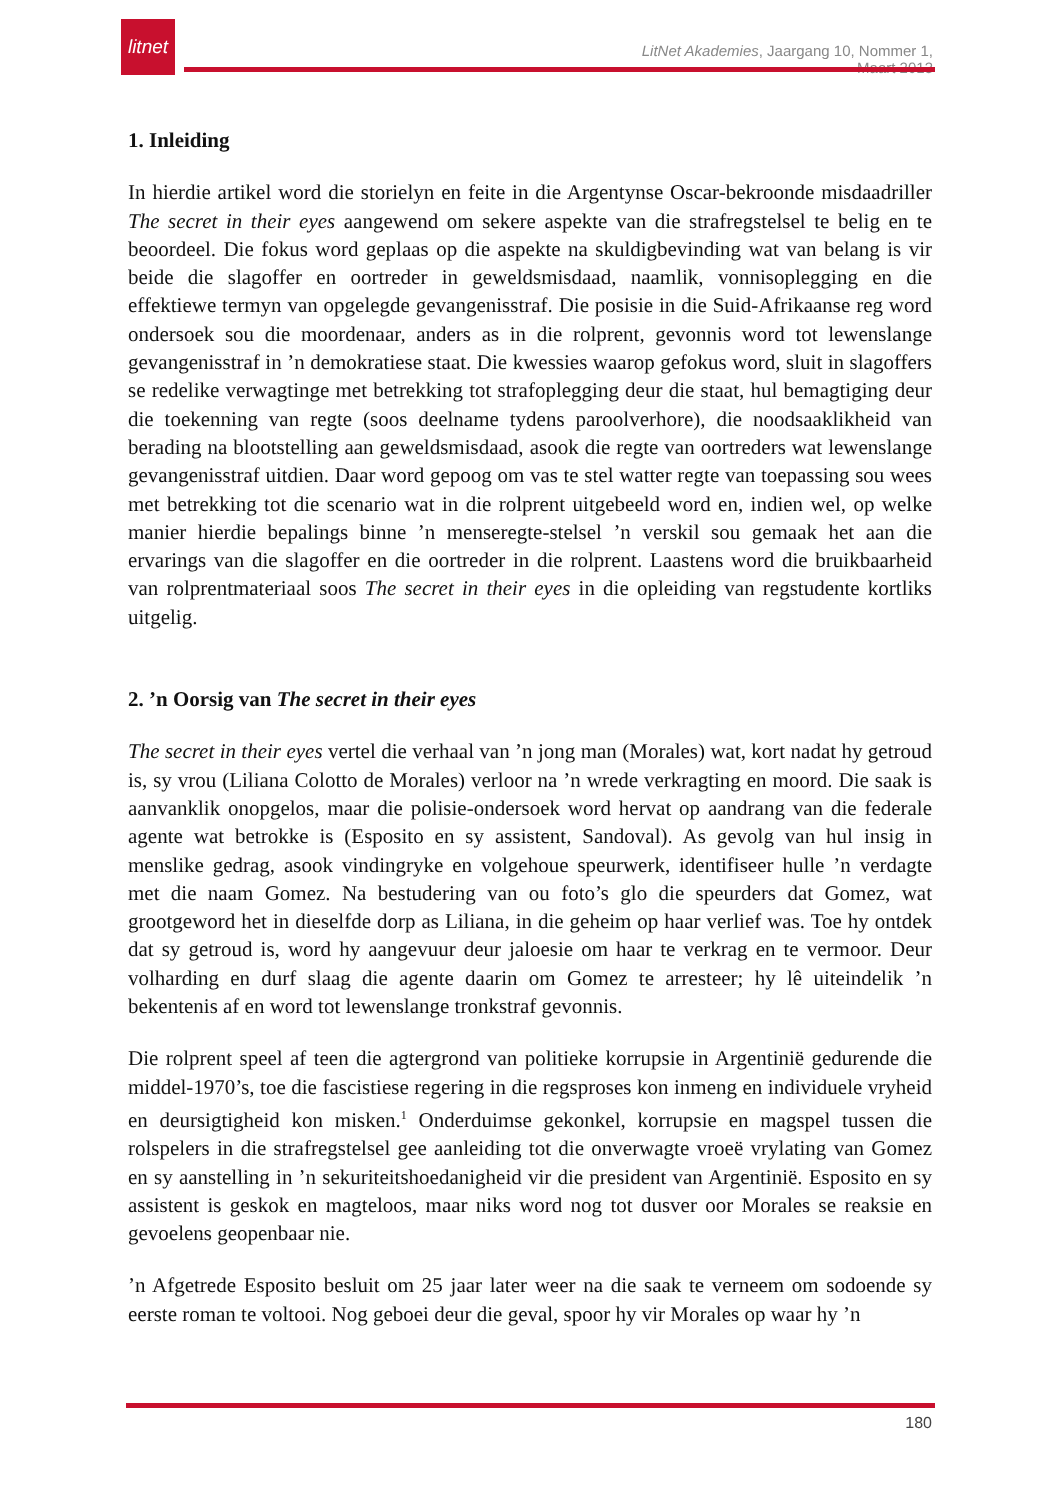litnet
LitNet Akademies, Jaargang 10, Nommer 1, Maart 2013
1. Inleiding
In hierdie artikel word die storielyn en feite in die Argentynse Oscar-bekroonde misdaadriller The secret in their eyes aangewend om sekere aspekte van die strafregstelsel te belig en te beoordeel. Die fokus word geplaas op die aspekte na skuldigbevinding wat van belang is vir beide die slagoffer en oortreder in geweldsmisdaad, naamlik, vonnisoplegging en die effektiewe termyn van opgelegde gevangenisstraf. Die posisie in die Suid-Afrikaanse reg word ondersoek sou die moordenaar, anders as in die rolprent, gevonnis word tot lewenslange gevangenisstraf in ’n demokratiese staat. Die kwessies waarop gefokus word, sluit in slagoffers se redelike verwagtinge met betrekking tot strafoplegging deur die staat, hul bemagtiging deur die toekenning van regte (soos deelname tydens paroolverhore), die noodsaaklikheid van berading na blootstelling aan geweldsmisdaad, asook die regte van oortreders wat lewenslange gevangenisstraf uitdien. Daar word gepoog om vas te stel watter regte van toepassing sou wees met betrekking tot die scenario wat in die rolprent uitgebeeld word en, indien wel, op welke manier hierdie bepalings binne ’n menseregte-stelsel ’n verskil sou gemaak het aan die ervarings van die slagoffer en die oortreder in die rolprent. Laastens word die bruikbaarheid van rolprentmateriaal soos The secret in their eyes in die opleiding van regstudente kortliks uitgelig.
2. ’n Oorsig van The secret in their eyes
The secret in their eyes vertel die verhaal van ’n jong man (Morales) wat, kort nadat hy getroud is, sy vrou (Liliana Colotto de Morales) verloor na ’n wrede verkragting en moord. Die saak is aanvanklik onopgelos, maar die polisie-ondersoek word hervat op aandrang van die federale agente wat betrokke is (Esposito en sy assistent, Sandoval). As gevolg van hul insig in menslike gedrag, asook vindingryke en volgehoue speurwerk, identifiseer hulle ’n verdagte met die naam Gomez. Na bestudering van ou foto’s glo die speurders dat Gomez, wat grootgeword het in dieselfde dorp as Liliana, in die geheim op haar verlief was. Toe hy ontdek dat sy getroud is, word hy aangevuur deur jaloesie om haar te verkrag en te vermoor. Deur volharding en durf slaag die agente daarin om Gomez te arresteer; hy lê uiteindelik ’n bekentenis af en word tot lewenslange tronkstraf gevonnis.
Die rolprent speel af teen die agtergrond van politieke korrupsie in Argentinië gedurende die middel-1970’s, toe die fascistiese regering in die regsproses kon inmeng en individuele vryheid en deursigtigheid kon misken.<sup>1</sup> Onderduimse gekonkel, korrupsie en magspel tussen die rolspelers in die strafregstelsel gee aanleiding tot die onverwagte vroeë vrylating van Gomez en sy aanstelling in ’n sekuriteitshoedanigheid vir die president van Argentinië. Esposito en sy assistent is geskok en magteloos, maar niks word nog tot dusver oor Morales se reaksie en gevoelens geopenbaar nie.
’n Afgetrede Esposito besluit om 25 jaar later weer na die saak te verneem om sodoende sy eerste roman te voltooi. Nog geboei deur die geval, spoor hy vir Morales op waar hy ’n
180